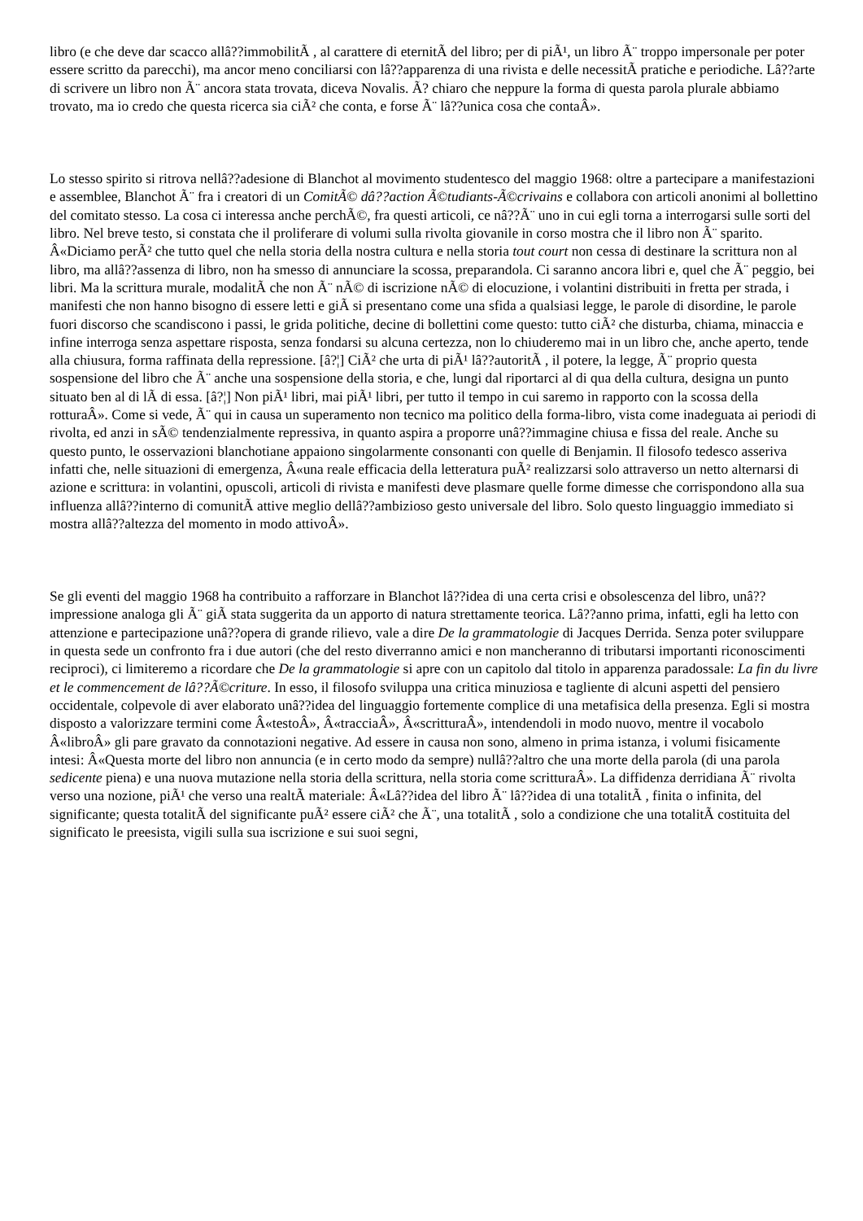libro (e che deve dar scacco allâ??immobilitÃ , al carattere di eternitÃ del libro; per di piÃ¹, un libro Ã¨ troppo impersonale per poter essere scritto da parecchi), ma ancor meno conciliarsi con lâ??apparenza di una rivista e delle necessitÃ pratiche e periodiche. Lâ??arte di scrivere un libro non Ã¨ ancora stata trovata, diceva Novalis. Ã? chiaro che neppure la forma di questa parola plurale abbiamo trovato, ma io credo che questa ricerca sia ciÃ² che conta, e forse Ã¨ lâ??unica cosa che contaÂ».
Lo stesso spirito si ritrova nellâ??adesione di Blanchot al movimento studentesco del maggio 1968: oltre a partecipare a manifestazioni e assemblee, Blanchot Ã¨ fra i creatori di un ComitÃ© dâ??action Ã©tudiants-Ã©crivains e collabora con articoli anonimi al bollettino del comitato stesso. La cosa ci interessa anche perchÃ©, fra questi articoli, ce nâ??Ã¨ uno in cui egli torna a interrogarsi sulle sorti del libro. Nel breve testo, si constata che il proliferare di volumi sulla rivolta giovanile in corso mostra che il libro non Ã¨ sparito. Â«Diciamo perÃ² che tutto quel che nella storia della nostra cultura e nella storia tout court non cessa di destinare la scrittura non al libro, ma allâ??assenza di libro, non ha smesso di annunciare la scossa, preparandola. Ci saranno ancora libri e, quel che Ã¨ peggio, bei libri. Ma la scrittura murale, modalitÃ che non Ã¨ nÃ© di iscrizione nÃ© di elocuzione, i volantini distribuiti in fretta per strada, i manifesti che non hanno bisogno di essere letti e giÃ si presentano come una sfida a qualsiasi legge, le parole di disordine, le parole fuori discorso che scandiscono i passi, le grida politiche, decine di bollettini come questo: tutto ciÃ² che disturba, chiama, minaccia e infine interroga senza aspettare risposta, senza fondarsi su alcuna certezza, non lo chiuderemo mai in un libro che, anche aperto, tende alla chiusura, forma raffinata della repressione. [â?¦] CiÃ² che urta di piÃ¹ lâ??autoritÃ , il potere, la legge, Ã¨ proprio questa sospensione del libro che Ã¨ anche una sospensione della storia, e che, lungi dal riportarci al di qua della cultura, designa un punto situato ben al di lÃ di essa. [â?¦] Non piÃ¹ libri, mai piÃ¹ libri, per tutto il tempo in cui saremo in rapporto con la scossa della rotturaÂ». Come si vede, Ã¨ qui in causa un superamento non tecnico ma politico della forma-libro, vista come inadeguata ai periodi di rivolta, ed anzi in sÃ© tendenzialmente repressiva, in quanto aspira a proporre unâ??immagine chiusa e fissa del reale. Anche su questo punto, le osservazioni blanchotiane appaiono singolarmente consonanti con quelle di Benjamin. Il filosofo tedesco asseriva infatti che, nelle situazioni di emergenza, Â«una reale efficacia della letteratura puÃ² realizzarsi solo attraverso un netto alternarsi di azione e scrittura: in volantini, opuscoli, articoli di rivista e manifesti deve plasmare quelle forme dimesse che corrispondono alla sua influenza allâ??interno di comunitÃ attive meglio dellâ??ambizioso gesto universale del libro. Solo questo linguaggio immediato si mostra allâ??altezza del momento in modo attivoÂ».
Se gli eventi del maggio 1968 ha contribuito a rafforzare in Blanchot lâ??idea di una certa crisi e obsolescenza del libro, unâ??impressione analoga gli Ã¨ giÃ stata suggerita da un apporto di natura strettamente teorica. Lâ??anno prima, infatti, egli ha letto con attenzione e partecipazione unâ??opera di grande rilievo, vale a dire De la grammatologie di Jacques Derrida. Senza poter sviluppare in questa sede un confronto fra i due autori (che del resto diverranno amici e non mancheranno di tributarsi importanti riconoscimenti reciproci), ci limiteremo a ricordare che De la grammatologie si apre con un capitolo dal titolo in apparenza paradossale: La fin du livre et le commencement de lâ??Ã©criture. In esso, il filosofo sviluppa una critica minuziosa e tagliente di alcuni aspetti del pensiero occidentale, colpevole di aver elaborato unâ??idea del linguaggio fortemente complice di una metafisica della presenza. Egli si mostra disposto a valorizzare termini come Â«testoÂ», Â«tracciaÂ», Â«scritturaÂ», intendendoli in modo nuovo, mentre il vocabolo Â«libroÂ» gli pare gravato da connotazioni negative. Ad essere in causa non sono, almeno in prima istanza, i volumi fisicamente intesi: Â«Questa morte del libro non annuncia (e in certo modo da sempre) nullâ??altro che una morte della parola (di una parola sedicente piena) e una nuova mutazione nella storia della scrittura, nella storia come scritturaÂ». La diffidenza derridiana Ã¨ rivolta verso una nozione, piÃ¹ che verso una realtÃ materiale: Â«Lâ??idea del libro Ã¨ lâ??idea di una totalitÃ , finita o infinita, del significante; questa totalitÃ del significante puÃ² essere ciÃ² che Ã¨, una totalitÃ , solo a condizione che una totalitÃ costituita del significato le preesista, vigili sulla sua iscrizione e sui suoi segni,